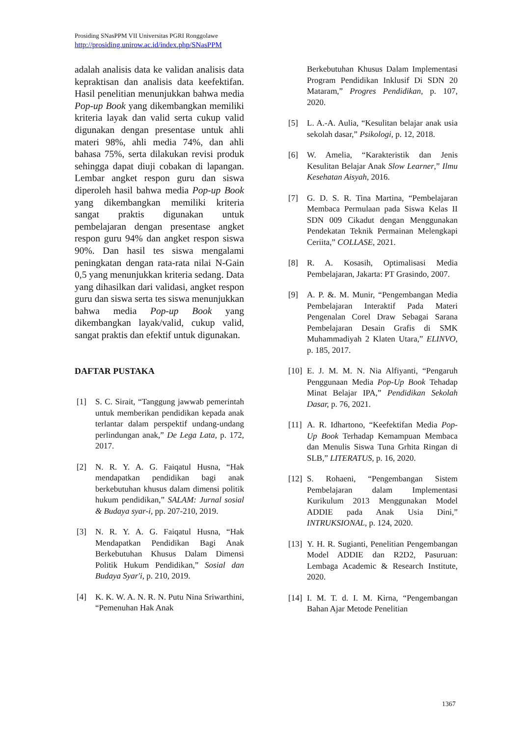Prosiding SNasPPM VII Universitas PGRI Ronggolawe
http://prosiding.unirow.ac.id/index.php/SNasPPM
adalah analisis data ke validan analisis data kepraktisan dan analisis data keefektifan. Hasil penelitian menunjukkan bahwa media Pop-up Book yang dikembangkan memiliki kriteria layak dan valid serta cukup valid digunakan dengan presentase untuk ahli materi 98%, ahli media 74%, dan ahli bahasa 75%, serta dilakukan revisi produk sehingga dapat diuji cobakan di lapangan. Lembar angket respon guru dan siswa diperoleh hasil bahwa media Pop-up Book yang dikembangkan memiliki kriteria sangat praktis digunakan untuk pembelajaran dengan presentase angket respon guru 94% dan angket respon siswa 90%. Dan hasil tes siswa mengalami peningkatan dengan rata-rata nilai N-Gain 0,5 yang menunjukkan kriteria sedang. Data yang dihasilkan dari validasi, angket respon guru dan siswa serta tes siswa menunjukkan bahwa media Pop-up Book yang dikembangkan layak/valid, cukup valid, sangat praktis dan efektif untuk digunakan.
DAFTAR PUSTAKA
[1] S. C. Sirait, “Tanggung jawwab pemerintah untuk memberikan pendidikan kepada anak terlantar dalam perspektif undang-undang perlindungan anak,” De Lega Lata, p. 172, 2017.
[2] N. R. Y. A. G. Faiqatul Husna, “Hak mendapatkan pendidikan bagi anak berkebutuhan khusus dalam dimensi politik hukum pendidikan,” SALAM: Jurnal sosial & Budaya syar-i, pp. 207-210, 2019.
[3] N. R. Y. A. G. Faiqatul Husna, “Hak Mendapatkan Pendidikan Bagi Anak Berkebutuhan Khusus Dalam Dimensi Politik Hukum Pendidikan,” Sosial dan Budaya Syar'i, p. 210, 2019.
[4] K. K. W. A. N. R. N. Putu Nina Sriwarthini, “Pemenuhan Hak Anak
Berkebutuhan Khusus Dalam Implementasi Program Pendidikan Inklusif Di SDN 20 Mataram,” Progres Pendidikan, p. 107, 2020.
[5] L. A.-A. Aulia, “Kesulitan belajar anak usia sekolah dasar,” Psikologi, p. 12, 2018.
[6] W. Amelia, “Karakteristik dan Jenis Kesulitan Belajar Anak Slow Learner,” Ilmu Kesehatan Aisyah, 2016.
[7] G. D. S. R. Tina Martina, “Pembelajaran Membaca Permulaan pada Siswa Kelas II SDN 009 Cikadut dengan Menggunakan Pendekatan Teknik Permainan Melengkapi Ceriita,” COLLASE, 2021.
[8] R. A. Kosasih, Optimalisasi Media Pembelajaran, Jakarta: PT Grasindo, 2007.
[9] A. P. &. M. Munir, “Pengembangan Media Pembelajaran Interaktif Pada Materi Pengenalan Corel Draw Sebagai Sarana Pembelajaran Desain Grafis di SMK Muhammadiyah 2 Klaten Utara,” ELINVO, p. 185, 2017.
[10] E. J. M. M. N. Nia Alfiyanti, “Pengaruh Penggunaan Media Pop-Up Book Tehadap Minat Belajar IPA,” Pendidikan Sekolah Dasar, p. 76, 2021.
[11] A. R. Idhartono, “Keefektifan Media Pop-Up Book Terhadap Kemampuan Membaca dan Menulis Siswa Tuna Grhita Ringan di SLB,” LITERATUS, p. 16, 2020.
[12] S. Rohaeni, “Pengembangan Sistem Pembelajaran dalam Implementasi Kurikulum 2013 Menggunakan Model ADDIE pada Anak Usia Dini,” INTRUKSIONAL, p. 124, 2020.
[13] Y. H. R. Sugianti, Penelitian Pengembangan Model ADDIE dan R2D2, Pasuruan: Lembaga Academic & Research Institute, 2020.
[14] I. M. T. d. I. M. Kirna, “Pengembangan Bahan Ajar Metode Penelitian
1367